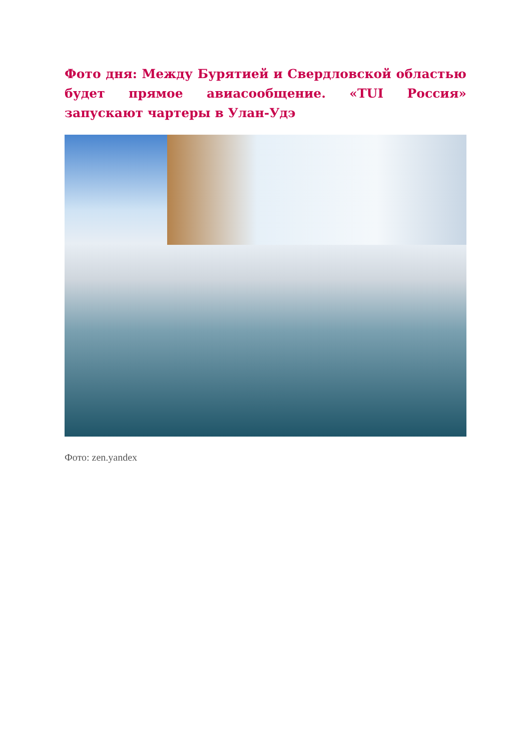Фото дня: Между Бурятией и Свердловской областью будет прямое авиасообщение. «TUI Россия» запускают чартеры в Улан-Удэ
Фото: zen.yandex